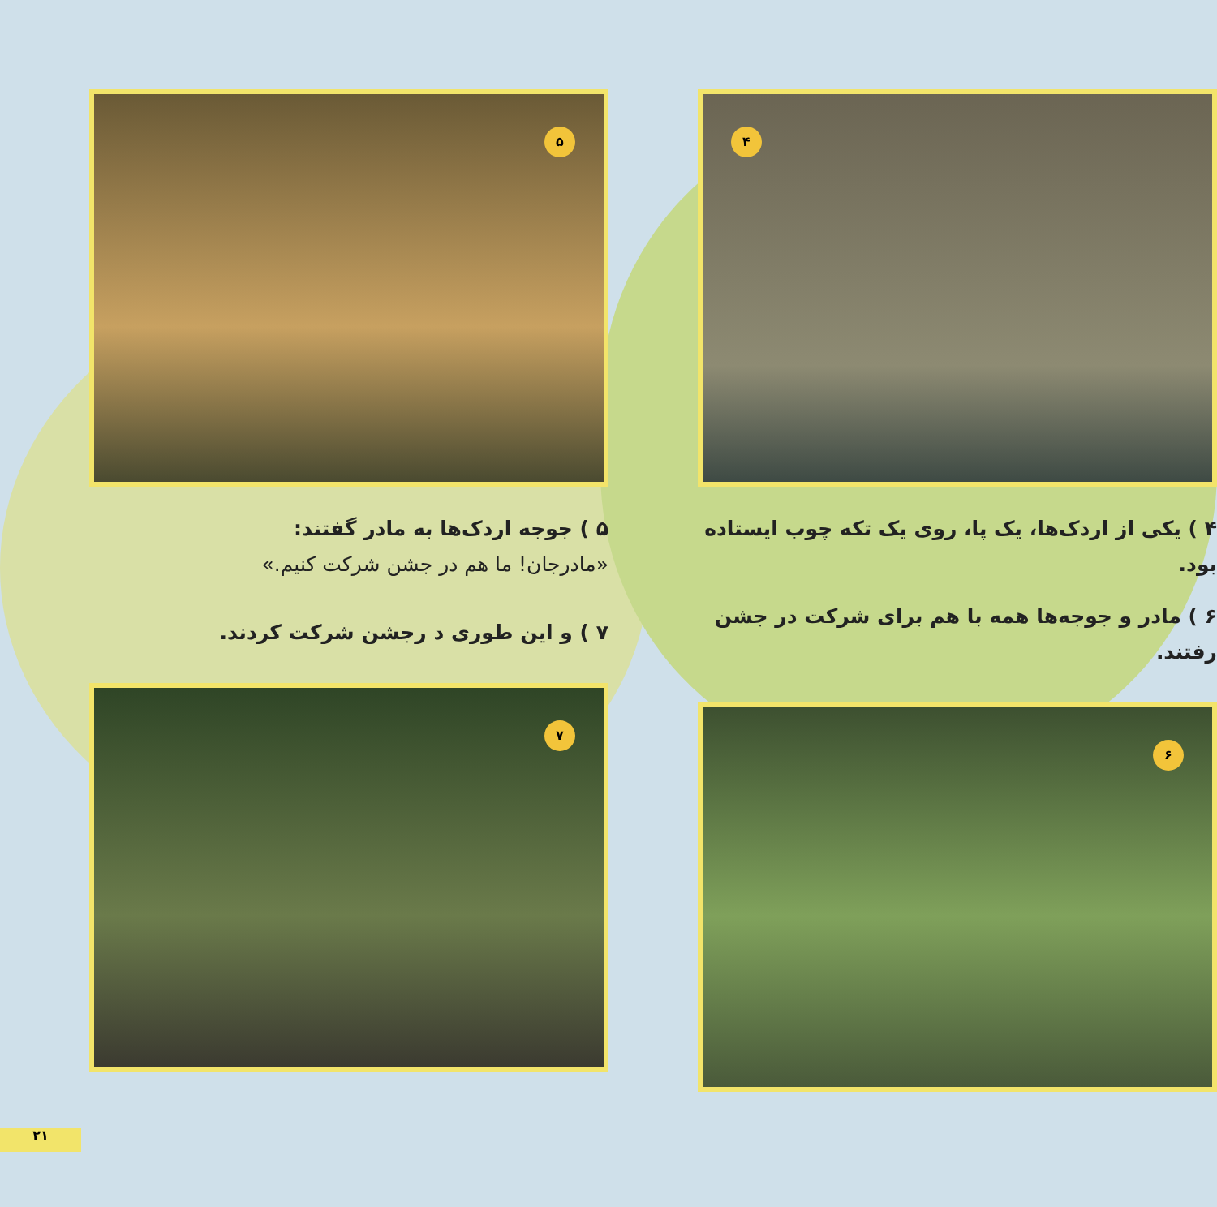۴
۴ ) یکی از اردک‌ها، یک پا، روی یک تکه چوب ایستاده بود.
۶ ) مادر و جوجه‌ها همه با هم برای شرکت در جشن رفتند.
۶
۵
۵ ) جوجه اردک‌ها به مادر گفتند:
«مادرجان! ما هم در جشن شرکت کنیم.»
۷ ) و این طوری د رجشن شرکت کردند.
۷
۲۱